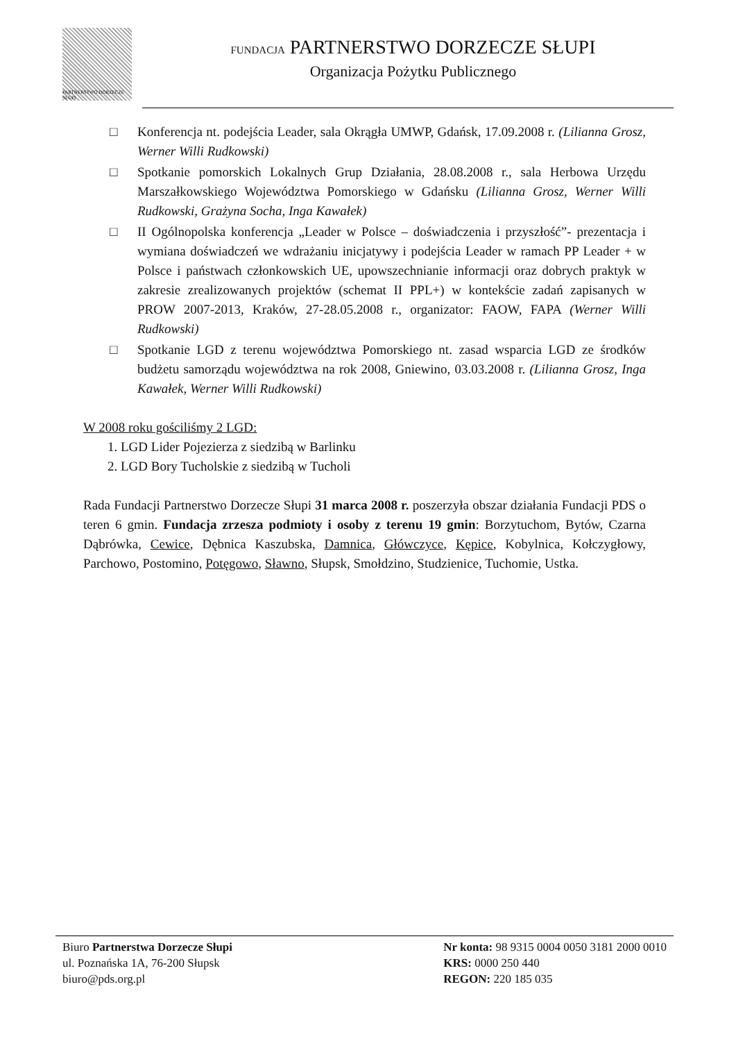PARTNERSTWO DORZECZE SŁUPI
FUNDACJA PARTNERSTWO DORZECZE SŁUPI
Organizacja Pożytku Publicznego
□ Konferencja nt. podejścia Leader, sala Okrągła UMWP, Gdańsk, 17.09.2008 r. (Lilianna Grosz, Werner Willi Rudkowski)
□ Spotkanie pomorskich Lokalnych Grup Działania, 28.08.2008 r., sala Herbowa Urzędu Marszałkowskiego Województwa Pomorskiego w Gdańsku (Lilianna Grosz, Werner Willi Rudkowski, Grażyna Socha, Inga Kawałek)
□ II Ogólnopolska konferencja „Leader w Polsce – doświadczenia i przyszłość”- prezentacja i wymiana doświadczeń we wdrażaniu inicjatywy i podejścia Leader w ramach PP Leader + w Polsce i państwach członkowskich UE, upowszechnianie informacji oraz dobrych praktyk w zakresie zrealizowanych projektów (schemat II PPL+) w kontekście zadań zapisanych w PROW 2007-2013, Kraków, 27-28.05.2008 r., organizator: FAOW, FAPA (Werner Willi Rudkowski)
□ Spotkanie LGD z terenu województwa Pomorskiego nt. zasad wsparcia LGD ze środków budżetu samorządu województwa na rok 2008, Gniewino, 03.03.2008 r. (Lilianna Grosz, Inga Kawałek, Werner Willi Rudkowski)
W 2008 roku gościliśmy 2 LGD:
1. LGD Lider Pojezierza z siedzibą w Barlinku
2. LGD Bory Tucholskie z siedzibą w Tucholi
Rada Fundacji Partnerstwo Dorzecze Słupi 31 marca 2008 r. poszerzyła obszar działania Fundacji PDS o teren 6 gmin. Fundacja zrzesza podmioty i osoby z terenu 19 gmin: Borzytuchom, Bytów, Czarna Dąbrówka, Cewice, Dębnica Kaszubska, Damnica, Główczyce, Kępice, Kobylnica, Kołczygłowy, Parchowo, Postomino, Potęgowo, Sławno, Słupsk, Smołdzino, Studzienice, Tuchomie, Ustka.
Biuro Partnerstwa Dorzecze Słupi
ul. Poznańska 1A, 76-200 Słupsk
biuro@pds.org.pl
Nr konta: 98 9315 0004 0050 3181 2000 0010
KRS: 0000 250 440
REGON: 220 185 035